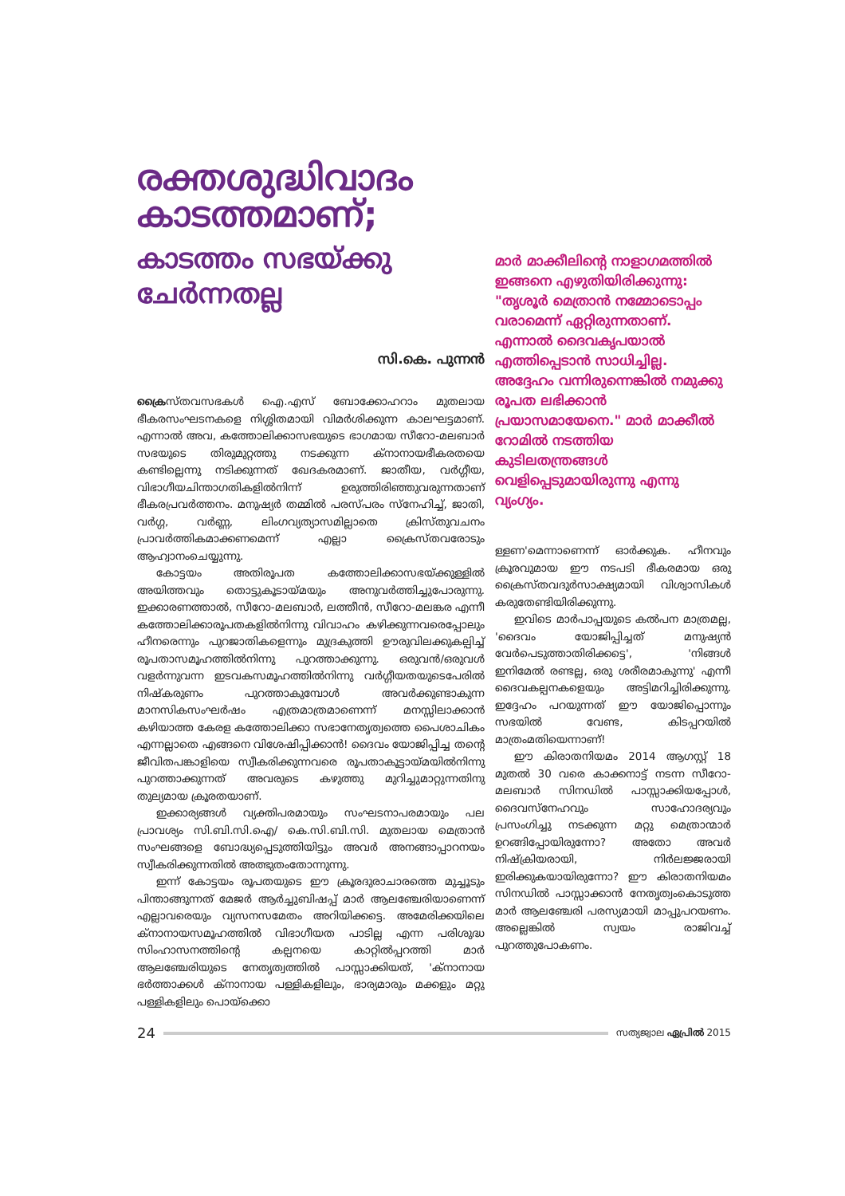രക്തശുദ്ധിവാദം കാടത്തമാണ്;
കാടത്തം സഭയ്ക്കു ചേർന്നതല്ല
സി.കെ. പുന്നൻ
ക്രൈസ്തവസഭകൾ ഐ.എസ് ബോക്കോഹറാം മുതലായ ഭീകരസംഘടനകളെ നിശ്ശിതമായി വിമർശിക്കുന്ന കാലഘട്ടമാണ്. എന്നാൽ അവ, കത്തോലിക്കാസഭയുടെ ഭാഗമായ സീറോ-മലബാർ സഭയുടെ തിരുമുറ്റത്തു നടക്കുന്ന ക്നാനായഭീകരതയെ കണ്ടില്ലെന്നു നടിക്കുന്നത് ഖേദകരമാണ്. ജാതീയ, വർഗ്ഗീയ, വിഭാഗീയചിന്താഗതികളിൽനിന്ന് ഉരുത്തിരിഞ്ഞുവരുന്നതാണ് ഭീകരപ്രവർത്തനം. മനുഷ്യർ തമ്മിൽ പരസ്പരം സ്നേഹിച്ച്, ജാതി, വർഗ്ഗ, വർണ്ണ, ലിംഗവ്യത്യാസമില്ലാതെ ക്രിസ്തുവചനം പ്രാവർത്തികമാക്കണമെന്ന് എല്ലാ ക്രൈസ്തവരോടും ആഹ്വാനംചെയ്യുന്നു.
കോട്ടയം അതിരൂപത കത്തോലിക്കാസഭയ്ക്കുള്ളിൽ അയിത്തവും തൊട്ടുകൂടായ്മയും അനുവർത്തിച്ചുപോരുന്നു. ഇക്കാരണത്താൽ, സീറോ-മലബാർ, ലത്തീൻ, സീറോ-മലങ്കര എന്നീ കത്തോലിക്കാരൂപതകളിൽനിന്നു വിവാഹം കഴിക്കുന്നവരെപ്പോലും ഹീനരെന്നും പുറജാതികളെന്നും മുദ്രകുത്തി ഊരുവിലക്കുകല്പിച്ച് രൂപതാസമൂഹത്തിൽനിന്നു പുറത്താക്കുന്നു. ഒരുവൻ/ഒരുവൾ വളർന്നുവന്ന ഇടവകസമൂഹത്തിൽനിന്നു വർഗ്ഗീയതയുടെപേരിൽ നിഷ്കരുണം പുറത്താകുമ്പോൾ അവർക്കുണ്ടാകുന്ന മാനസികസംഘർഷം എത്രമാത്രമാണെന്ന് മനസ്സിലാക്കാൻ കഴിയാത്ത കേരള കത്തോലിക്കാ സഭാനേതൃത്വത്തെ പൈശാചികം എന്നല്ലാതെ എങ്ങനെ വിശേഷിപ്പിക്കാൻ! ദൈവം യോജിപ്പിച്ച തന്റെ ജീവിതപങ്കാളിയെ സ്വീകരിക്കുന്നവരെ രൂപതാകൂട്ടായ്മയിൽനിന്നു പുറത്താക്കുന്നത് അവരുടെ കഴുത്തു മുറിച്ചുമാറ്റുന്നതിനു തുല്യമായ ക്രൂരതയാണ്.
ഇക്കാര്യങ്ങൾ വ്യക്തിപരമായും സംഘടനാപരമായും പല പ്രാവശ്യം സി.ബി.സി.ഐ/ കെ.സി.ബി.സി. മുതലായ മെത്രാൻ സംഘങ്ങളെ ബോദ്ധ്യപ്പെടുത്തിയിട്ടും അവർ അനങ്ങാപ്പാറനയം സ്വീകരിക്കുന്നതിൽ അത്ഭുതംതോന്നുന്നു.
ഇന്ന് കോട്ടയം രൂപതയുടെ ഈ ക്രൂരദുരാചാരത്തെ മുച്ചൂടും പിന്താങ്ങുന്നത് മേജർ ആർച്ചുബിഷപ്പ് മാർ ആലഞ്ചേരിയാണെന്ന് എല്ലാവരെയും വ്യസനസമേതം അറിയിക്കട്ടെ. അമേരിക്കയിലെ ക്നാനായസമൂഹത്തിൽ വിഭാഗീയത പാടില്ല എന്ന പരിശുദ്ധ സിംഹാസനത്തിന്റെ കല്പനയെ കാറ്റിൽപ്പറത്തി മാർ ആലഞ്ചേരിയുടെ നേതൃത്വത്തിൽ പാസ്സാക്കിയത്, 'ക്നാനായ ഭർത്താക്കൾ ക്നാനായ പള്ളികളിലും, ഭാര്യമാരും മക്കളും മറ്റു പള്ളികളിലും പൊയ്ക്കൊ
മാർ മാക്കീലിന്റെ നാളാഗമത്തിൽ ഇങ്ങനെ എഴുതിയിരിക്കുന്നു: "തൃശൂർ മെത്രാൻ നമ്മോടൊപ്പം വരാമെന്ന് ഏറ്റിരുന്നതാണ്. എന്നാൽ ദൈവകൃപയാൽ എത്തിപ്പെടാൻ സാധിച്ചില്ല. അദ്ദേഹം വന്നിരുന്നെങ്കിൽ നമുക്കു രൂപത ലഭിക്കാൻ പ്രയാസമായേനെ." മാർ മാക്കീൽ റോമിൽ നടത്തിയ കുടിലതന്ത്രങ്ങൾ വെളിപ്പെടുമായിരുന്നു എന്നു വ്യംഗ്യം.
ള്ളണ'മെന്നാണെന്ന് ഓർക്കുക. ഹീനവും ക്രൂരവുമായ ഈ നടപടി ഭീകരമായ ഒരു ക്രൈസ്തവദുർസാക്ഷ്യമായി വിശ്വാസികൾ കരുതേണ്ടിയിരിക്കുന്നു.
ഇവിടെ മാർപാപ്പയുടെ കൽപന മാത്രമല്ല, 'ദൈവം യോജിപ്പിച്ചത് മനുഷ്യൻ വേർപെടുത്താതിരിക്കട്ടെ', 'നിങ്ങൾ ഇനിമേൽ രണ്ടല്ല, ഒരു ശരീരമാകുന്നു' എന്നീ ദൈവകല്പനകളെയും അട്ടിമറിച്ചിരിക്കുന്നു. ഇദ്ദേഹം പറയുന്നത് ഈ യോജിപ്പൊന്നും സഭയിൽ വേണ്ട, കിടപ്പറയിൽ മാത്രംമതിയെന്നാണ്!
ഈ കിരാതനിയമം 2014 ആഗസ്റ്റ് 18 മുതൽ 30 വരെ കാക്കനാട്ട് നടന്ന സീറോ-മലബാർ സിനഡിൽ പാസ്സാക്കിയപ്പോൾ, ദൈവസ്നേഹവും സാഹോദര്യവും പ്രസംഗിച്ചു നടക്കുന്ന മറ്റു മെത്രാന്മാർ ഉറങ്ങിപ്പോയിരുന്നോ? അതോ അവർ നിഷ്ക്രിയരായി, നിർലജ്ജരായി ഇരിക്കുകയായിരുന്നോ? ഈ കിരാതനിയമം സിനഡിൽ പാസ്സാക്കാൻ നേതൃത്വംകൊടുത്ത മാർ ആലഞ്ചേരി പരസ്യമായി മാപ്പുപറയണം. അല്ലെങ്കിൽ സ്വയം രാജിവച്ച് പുറത്തുപോകണം.
24 സത്യജ്വാല ഏപ്രിൽ 2015